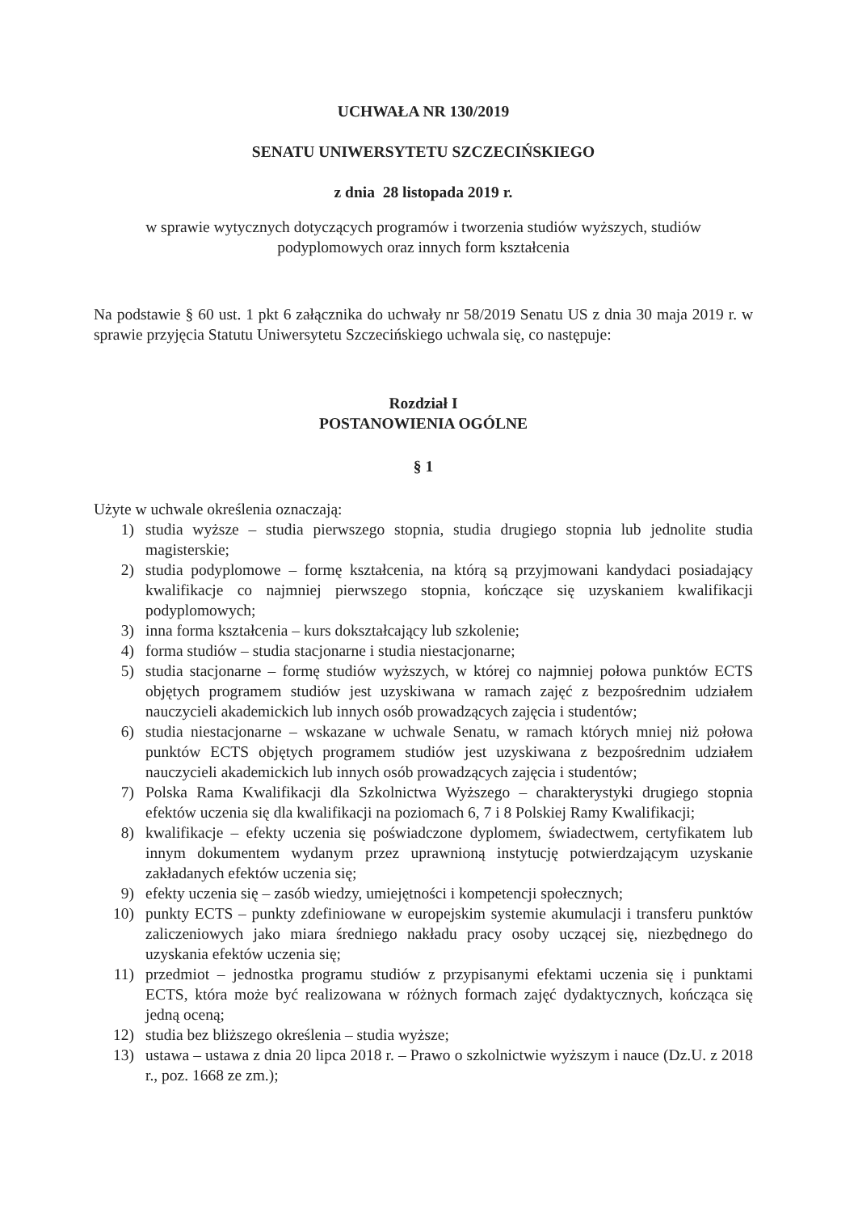UCHWAŁA NR 130/2019
SENATU UNIWERSYTETU SZCZECIŃSKIEGO
z dnia 28 listopada 2019 r.
w sprawie wytycznych dotyczących programów i tworzenia studiów wyższych, studiów
podyplomowych oraz innych form kształcenia
Na podstawie § 60 ust. 1 pkt 6 załącznika do uchwały nr 58/2019 Senatu US z dnia 30 maja 2019 r. w sprawie przyjęcia Statutu Uniwersytetu Szczecińskiego uchwala się, co następuje:
Rozdział I
POSTANOWIENIA OGÓLNE
§ 1
Użyte w uchwale określenia oznaczają:
1) studia wyższe – studia pierwszego stopnia, studia drugiego stopnia lub jednolite studia magisterskie;
2) studia podyplomowe – formę kształcenia, na którą są przyjmowani kandydaci posiadający kwalifikacje co najmniej pierwszego stopnia, kończące się uzyskaniem kwalifikacji podyplomowych;
3) inna forma kształcenia – kurs dokształcający lub szkolenie;
4) forma studiów – studia stacjonarne i studia niestacjonarne;
5) studia stacjonarne – formę studiów wyższych, w której co najmniej połowa punktów ECTS objętych programem studiów jest uzyskiwana w ramach zajęć z bezpośrednim udziałem nauczycieli akademickich lub innych osób prowadzących zajęcia i studentów;
6) studia niestacjonarne – wskazane w uchwale Senatu, w ramach których mniej niż połowa punktów ECTS objętych programem studiów jest uzyskiwana z bezpośrednim udziałem nauczycieli akademickich lub innych osób prowadzących zajęcia i studentów;
7) Polska Rama Kwalifikacji dla Szkolnictwa Wyższego – charakterystyki drugiego stopnia efektów uczenia się dla kwalifikacji na poziomach 6, 7 i 8 Polskiej Ramy Kwalifikacji;
8) kwalifikacje – efekty uczenia się poświadczone dyplomem, świadectwem, certyfikatem lub innym dokumentem wydanym przez uprawnioną instytucję potwierdzającym uzyskanie zakładanych efektów uczenia się;
9) efekty uczenia się – zasób wiedzy, umiejętności i kompetencji społecznych;
10) punkty ECTS – punkty zdefiniowane w europejskim systemie akumulacji i transferu punktów zaliczeniowych jako miara średniego nakładu pracy osoby uczącej się, niezbędnego do uzyskania efektów uczenia się;
11) przedmiot – jednostka programu studiów z przypisanymi efektami uczenia się i punktami ECTS, która może być realizowana w różnych formach zajęć dydaktycznych, kończąca się jedną oceną;
12) studia bez bliższego określenia – studia wyższe;
13) ustawa – ustawa z dnia 20 lipca 2018 r. – Prawo o szkolnictwie wyższym i nauce (Dz.U. z 2018 r., poz. 1668 ze zm.);